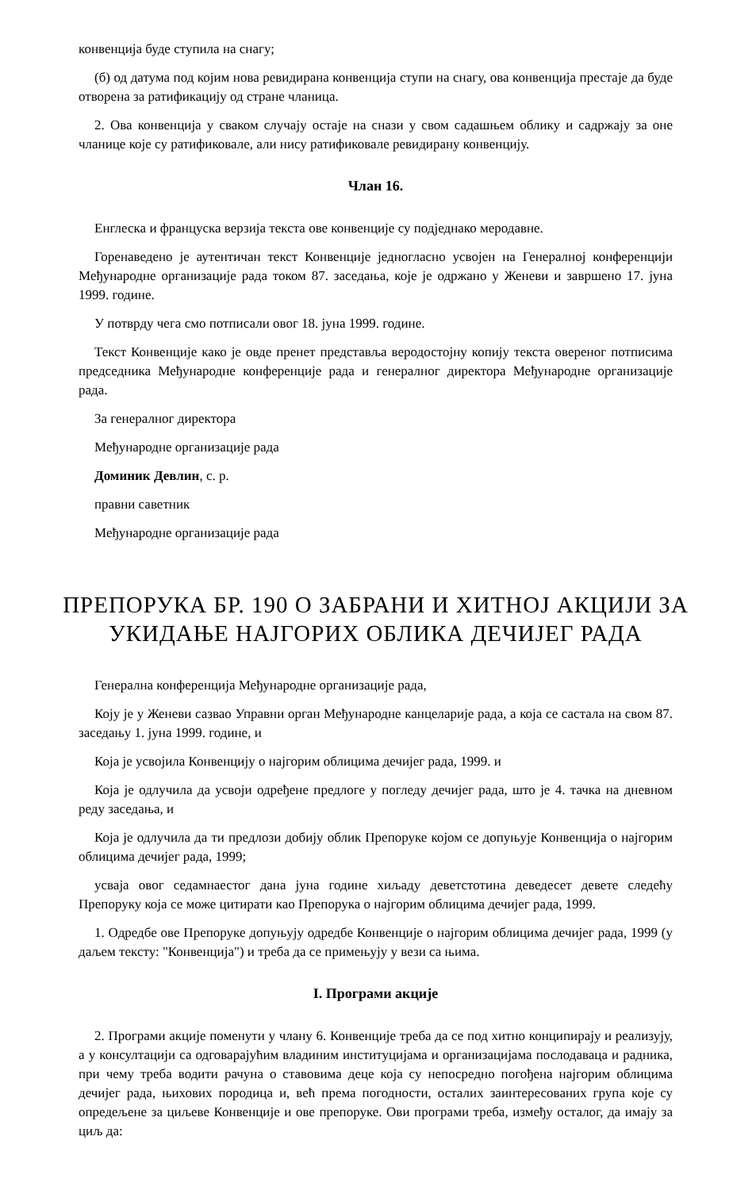конвенција буде ступила на снагу;
(б) од датума под којим нова ревидирана конвенција ступи на снагу, ова конвенција престаје да буде отворена за ратификацију од стране чланица.
2. Ова конвенција у сваком случају остаје на снази у свом садашњем облику и садржају за оне чланице које су ратификовале, али нису ратификовале ревидирану конвенцију.
Члан 16.
Енглеска и француска верзија текста ове конвенције су подједнако меродавне.
Горенаведено је аутентичан текст Конвенције једногласно усвојен на Генералној конференцији Међународне организације рада током 87. заседања, које је одржано у Женеви и завршено 17. јуна 1999. године.
У потврду чега смо потписали овог 18. јуна 1999. године.
Текст Конвенције како је овде пренет представља веродостојну копију текста овереног потписима председника Међународне конференције рада и генералног директора Међународне организације рада.
За генералног директора
Међународне организације рада
Доминик Девлин, с. р.
правни саветник
Међународне организације рада
ПРЕПОРУКА БР. 190 О ЗАБРАНИ И ХИТНОЈ АКЦИЈИ ЗА УКИДАЊЕ НАЈГОРИХ ОБЛИКА ДЕЧИЈЕГ РАДА
Генерална конференција Међународне организације рада,
Коју је у Женеви сазвао Управни орган Међународне канцеларије рада, а која се састала на свом 87. заседању 1. јуна 1999. године, и
Која је усвојила Конвенцију о најгорим облицима дечијег рада, 1999. и
Која је одлучила да усвоји одређене предлоге у погледу дечијег рада, што је 4. тачка на дневном реду заседања, и
Која је одлучила да ти предлози добију облик Препоруке којом се допуњује Конвенција о најгорим облицима дечијег рада, 1999;
усваја овог седамнаестог дана јуна године хиљаду деветстотина деведесет девете следећу Препоруку која се може цитирати као Препорука о најгорим облицима дечијег рада, 1999.
1. Одредбе ове Препоруке допуњују одредбе Конвенције о најгорим облицима дечијег рада, 1999 (у даљем тексту: "Конвенција") и треба да се примењују у вези са њима.
I. Програми акције
2. Програми акције поменути у члану 6. Конвенције треба да се под хитно конципирају и реализују, а у консултацији са одговарајућим владиним институцијама и организацијама послодаваца и радника, при чему треба водити рачуна о ставовима деце која су непосредно погођена најгорим облицима дечијег рада, њихових породица и, већ према погодности, осталих заинтересованих група које су опредељене за циљеве Конвенције и ове препоруке. Ови програми треба, између осталог, да имају за циљ да: